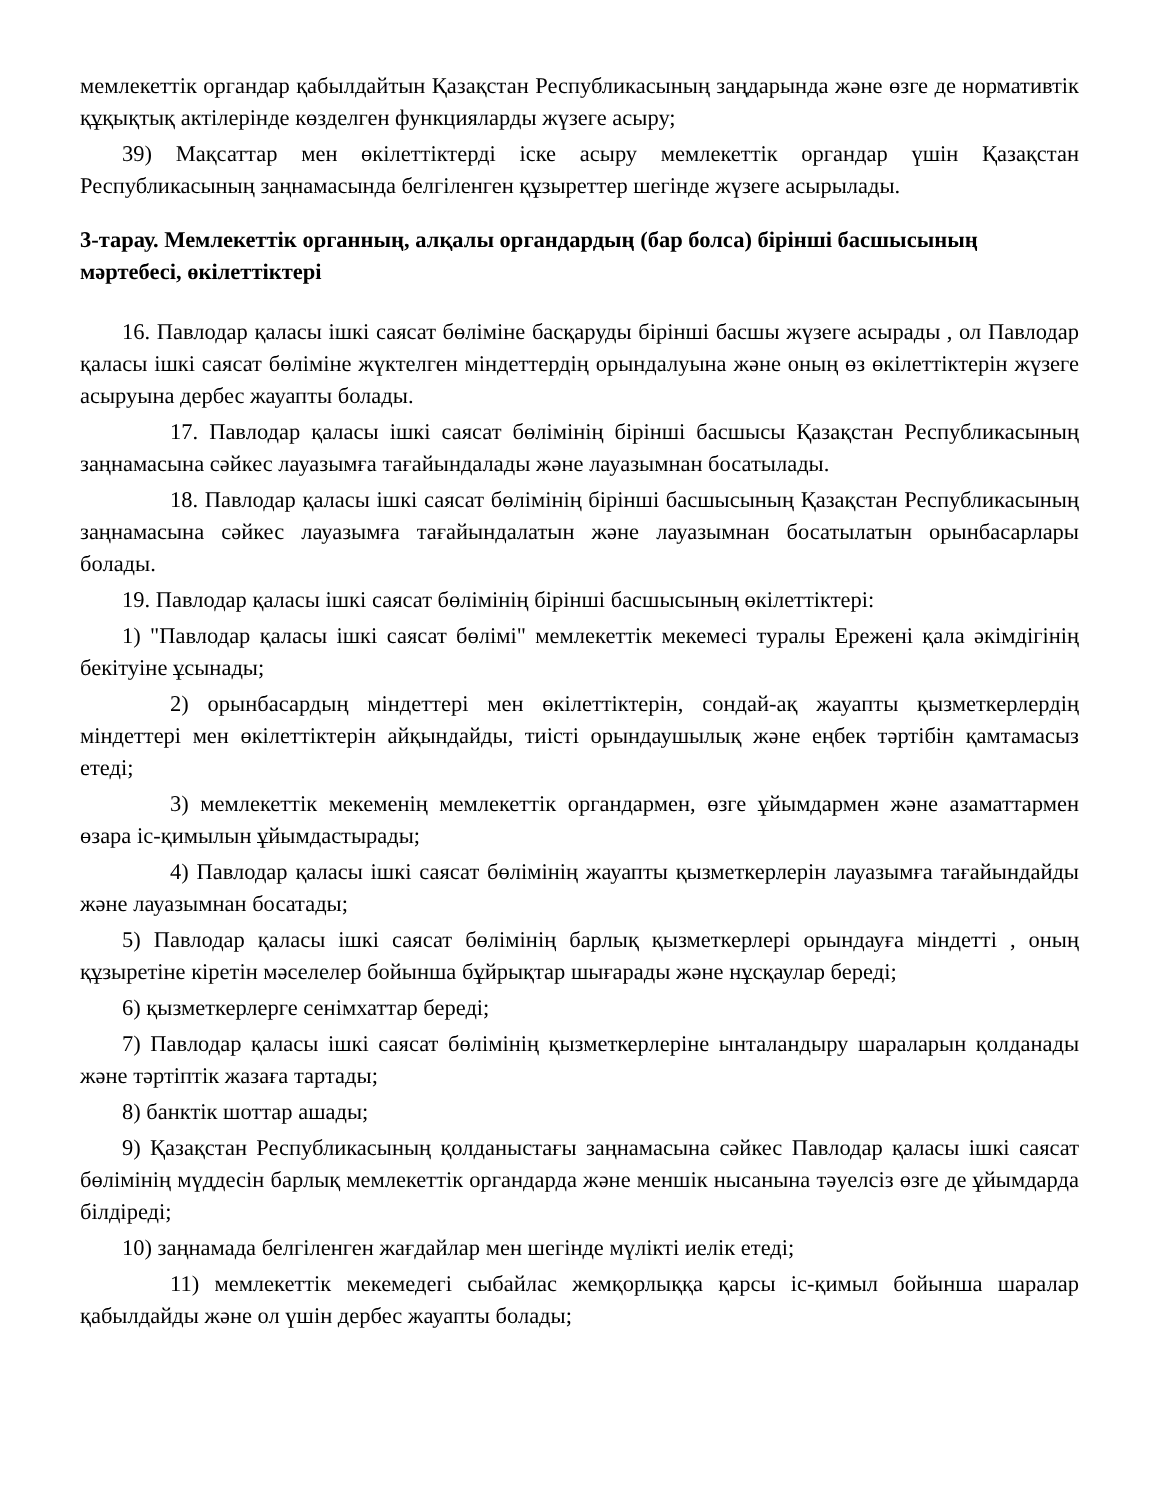мемлекеттік органдар қабылдайтын Қазақстан Республикасының заңдарында және өзге де нормативтік құқықтық актілерінде көзделген функцияларды жүзеге асыру;
39) Мақсаттар мен өкілеттіктерді іске асыру мемлекеттік органдар үшін Қазақстан Республикасының заңнамасында белгіленген құзыреттер шегінде жүзеге асырылады.
3-тарау. Мемлекеттік органның, алқалы органдардың (бар болса) бірінші басшысының мәртебесі, өкілеттіктері
16. Павлодар қаласы ішкі саясат бөліміне басқаруды бірінші басшы жүзеге асырады , ол Павлодар қаласы ішкі саясат бөліміне жүктелген міндеттердің орындалуына және оның өз өкілеттіктерін жүзеге асыруына дербес жауапты болады.
17. Павлодар қаласы ішкі саясат бөлімінің бірінші басшысы Қазақстан Республикасының заңнамасына сәйкес лауазымға тағайындалады және лауазымнан босатылады.
18. Павлодар қаласы ішкі саясат бөлімінің бірінші басшысының Қазақстан Республикасының заңнамасына сәйкес лауазымға тағайындалатын және лауазымнан босатылатын орынбасарлары болады.
19. Павлодар қаласы ішкі саясат бөлімінің бірінші басшысының өкілеттіктері:
1) "Павлодар қаласы ішкі саясат бөлімі" мемлекеттік мекемесі туралы Ережені қала әкімдігінің бекітуіне ұсынады;
2) орынбасардың міндеттері мен өкілеттіктерін, сондай-ақ жауапты қызметкерлердің міндеттері мен өкілеттіктерін айқындайды, тиісті орындаушылық және еңбек тәртібін қамтамасыз етеді;
3) мемлекеттік мекеменің мемлекеттік органдармен, өзге ұйымдармен және азаматтармен өзара іс-қимылын ұйымдастырады;
4) Павлодар қаласы ішкі саясат бөлімінің жауапты қызметкерлерін лауазымға тағайындайды және лауазымнан босатады;
5) Павлодар қаласы ішкі саясат бөлімінің барлық қызметкерлері орындауға міндетті , оның құзыретіне кіретін мәселелер бойынша бұйрықтар шығарады және нұсқаулар береді;
6) қызметкерлерге сенімхаттар береді;
7) Павлодар қаласы ішкі саясат бөлімінің қызметкерлеріне ынталандыру шараларын қолданады және тәртіптік жазаға тартады;
8) банктік шоттар ашады;
9) Қазақстан Республикасының қолданыстағы заңнамасына сәйкес Павлодар қаласы ішкі саясат бөлімінің мүддесін барлық мемлекеттік органдарда және меншік нысанына тәуелсіз өзге де ұйымдарда білдіреді;
10) заңнамада белгіленген жағдайлар мен шегінде мүлікті иелік етеді;
11) мемлекеттік мекемедегі сыбайлас жемқорлыққа қарсы іс-қимыл бойынша шаралар қабылдайды және ол үшін дербес жауапты болады;